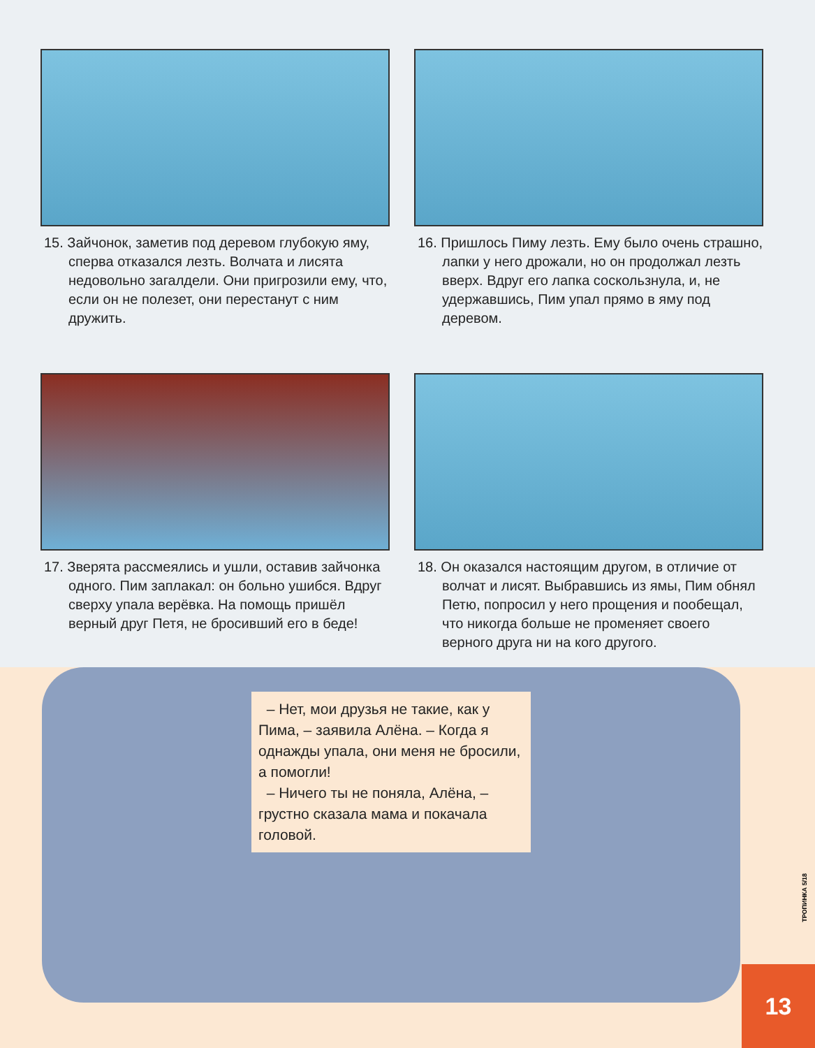15. Зайчонок, заметив под деревом глубокую яму, сперва отказался лезть. Волчата и лисята недовольно загалдели. Они пригрозили ему, что, если он не полезет, они перестанут с ним дружить.
16. Пришлось Пиму лезть. Ему было очень страшно, лапки у него дрожали, но он продолжал лезть вверх. Вдруг его лапка соскользнула, и, не удержавшись, Пим упал прямо в яму под деревом.
17. Зверята рассмеялись и ушли, оставив зайчонка одного. Пим заплакал: он больно ушибся. Вдруг сверху упала верёвка. На помощь пришёл верный друг Петя, не бросивший его в беде!
18. Он оказался настоящим другом, в отличие от волчат и лисят. Выбравшись из ямы, Пим обнял Петю, попросил у него прощения и пообещал, что никогда больше не променяет своего верного друга ни на кого другого.
– Нет, мои друзья не такие, как у Пима, – заявила Алёна. – Когда я однажды упала, они меня не бросили, а помогли!
– Ничего ты не поняла, Алёна, – грустно сказала мама и покачала головой.
ТРОПИНКА 5/18
13